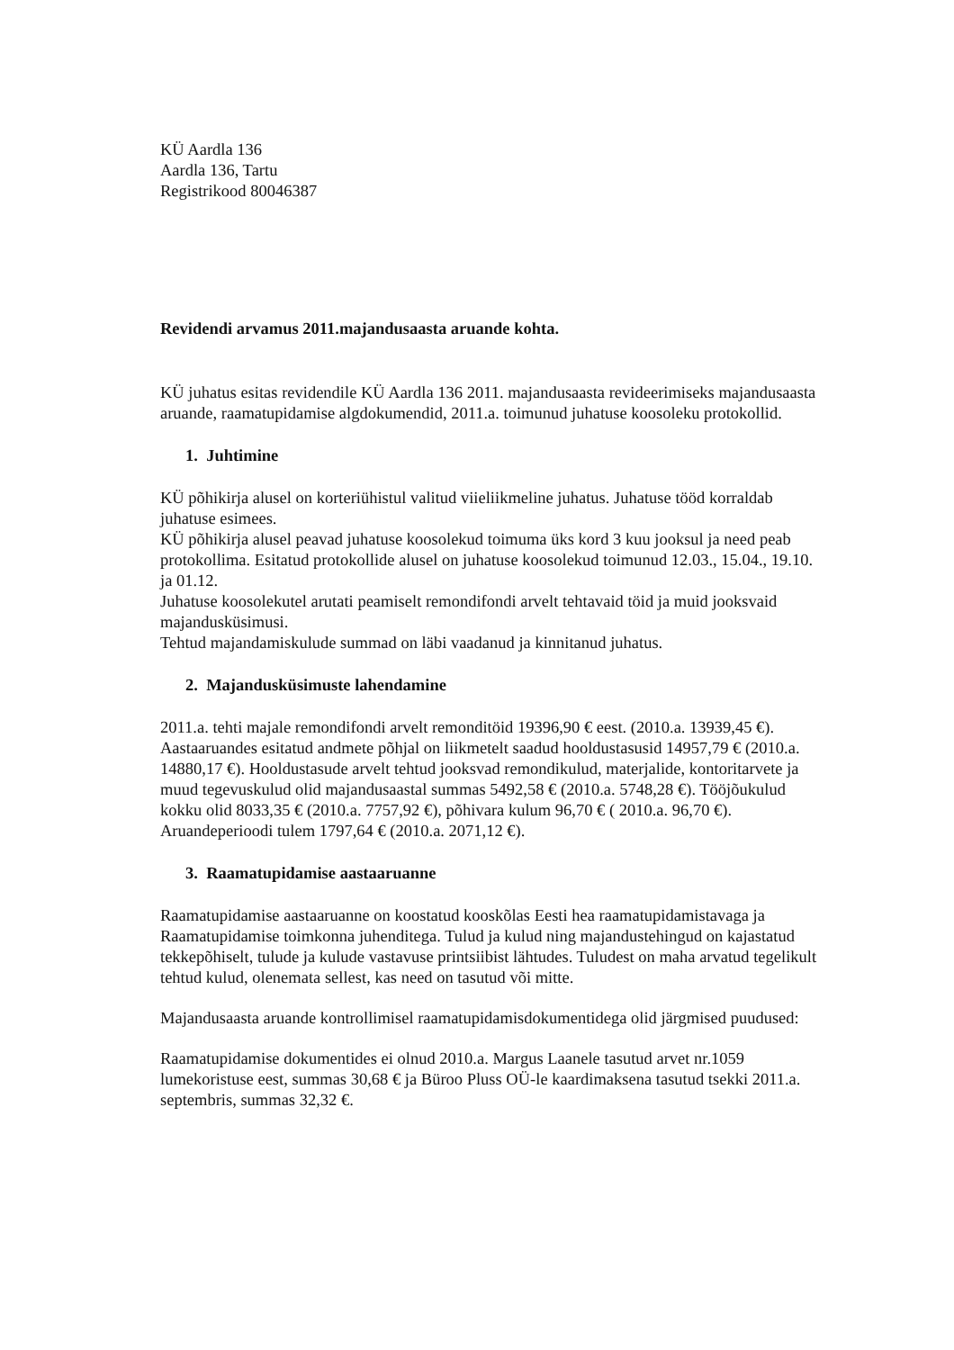KÜ Aardla 136
Aardla 136, Tartu
Registrikood 80046387
Revidendi arvamus 2011.majandusaasta aruande kohta.
KÜ juhatus esitas revidendile KÜ Aardla 136 2011. majandusaasta revideerimiseks majandusaasta aruande, raamatupidamise algdokumendid, 2011.a. toimunud juhatuse koosoleku protokollid.
1. Juhtimine
KÜ põhikirja alusel on korteriühistul valitud viieliikmeline juhatus. Juhatuse tööd korraldab juhatuse esimees.
KÜ põhikirja alusel peavad juhatuse koosolekud toimuma üks kord 3 kuu jooksul ja need peab protokollima. Esitatud protokollide alusel on juhatuse koosolekud toimunud 12.03., 15.04., 19.10. ja 01.12.
Juhatuse koosolekutel arutati peamiselt remondifondi arvelt tehtavaid töid ja muid jooksvaid majandusküsimusi.
Tehtud majandamiskulude summad on läbi vaadanud ja kinnitanud juhatus.
2. Majandusküsimuste lahendamine
2011.a. tehti majale remondifondi arvelt remonditöid 19396,90 € eest. (2010.a. 13939,45 €). Aastaaruandes esitatud andmete põhjal on liikmetelt saadud hooldustasusid 14957,79 € (2010.a. 14880,17 €). Hooldustasude arvelt tehtud jooksvad remondikulud, materjalide, kontoritarvete ja muud tegevuskulud olid majandusaastal summas 5492,58 € (2010.a. 5748,28 €). Tööjõukulud kokku olid 8033,35 € (2010.a. 7757,92 €), põhivara kulum 96,70 € ( 2010.a. 96,70 €).
Aruandeperioodi tulem 1797,64 € (2010.a. 2071,12 €).
3. Raamatupidamise aastaaruanne
Raamatupidamise aastaaruanne on koostatud kooskõlas Eesti hea raamatupidamistavaga ja Raamatupidamise toimkonna juhenditega. Tulud ja kulud ning majandustehingud on kajastatud tekkepõhiselt, tulude ja kulude vastavuse printsiibist lähtudes. Tuludest on maha arvatud tegelikult tehtud kulud, olenemata sellest, kas need on tasutud või mitte.
Majandusaasta aruande kontrollimisel raamatupidamisdokumentidega olid järgmised puudused:
Raamatupidamise dokumentides ei olnud 2010.a. Margus Laanele tasutud arvet nr.1059 lumekoristuse eest, summas 30,68 € ja Büroo Pluss OÜ-le kaardimaksena tasutud tsekki 2011.a. septembris, summas 32,32 €.